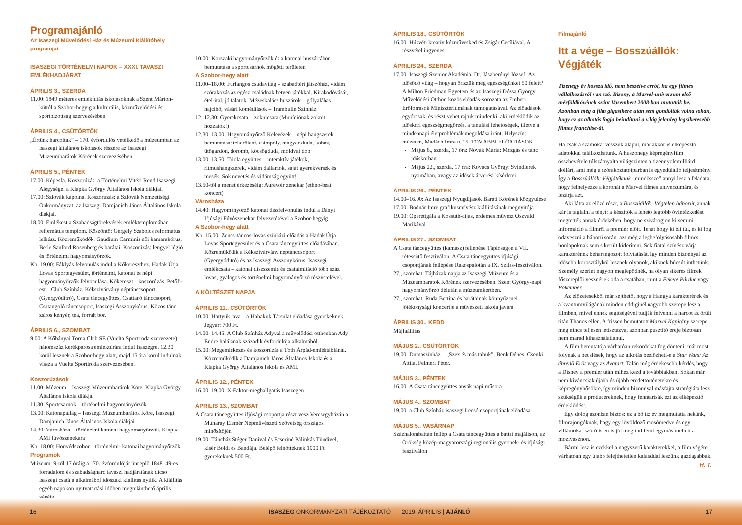Programajánló
Az Isaszegi Művelődési Ház és Múzeumi Kiállítóhely programjai
ISASZEGI TÖRTÉNELMI NAPOK – XXXI. TAVASZI EMLÉKHADJÁRAT
ÁPRILIS 3., SZERDA
11.00: 1849 méteres emlékfutás iskolásoknak a Szent Márton-kúttól a Szobor-hegyig a kulturális, közművelődési és sportbizottság szervezésében
ÁPRILIS 4., CSÜTÖRTÖK
„Értünk harcoltak” – 170. évfordulós vetélkedő a múzeumban az isaszegi általános iskolások részére az Isaszegi Múzeumbarátok Körének szervezésében.
ÁPRILIS 5., PÉNTEK
17.00: Képesfa. Koszorúzás: a Történelmi Vitézi Rend Isaszegi Alegysége, a Klapka György Általános Iskola diákjai.
17.00: Szlovák kápolna. Koszorúzás: a Szlovák Nemzetiségi Önkormányzat, az Isaszegi Damjanich János Általános Iskola diákjai.
18.00: Emlékest a Szabadságtörekvések emléktemplomában – református templom. Köszöntő: Gergely Szabolcs református lelkész. Közreműködők: Gaudium Carminis női kamarakórus, Berle Sanford Rosenberg és barátai. Koszorúzás: lengyel légió és történelmi hagyományőrzők.
Kb. 19.00: Fáklyás felvonulás indul a Kőkereszthez. Hadak Útja Lovas Sportegyesület, történelmi, katonai és népi hagyományőrzők felvonulása. Kőkereszt – koszorúzás. Petőfi-est – Club Színház. Kékszivárvány néptánccsoport (Gyergyóditró), Csata táncegyüttes, Csattanó tánccsoport, Csatangoló tánccsoport, Isaszegi Asszonykórus. Közös tánc – zsíros kenyér, tea, forralt bor.
ÁPRILIS 6., SZOMBAT
9.00: A Kőbányai Torna Club SE (Vuelta Sportiroda szervezete) háromszáz kerékpárosa emléktúrára indul Isaszegre. 12.30 körül lesznek a Szobor-hegy alatt, majd 15 óra körül indulnak vissza a Vuelta Sportiroda szervezésében.
Koszorúzások
11.00: Múzeum – Isaszegi Múzeumbarátok Köre, Klapka György Általános Iskola diákjai
11.30: Sportcsarnok – történelmi hagyományőrzők
13.00: Katonapallag – Isaszegi Múzeumbarátok Köre, Isaszegi Damjanich János Általános Iskola diákjai
14.30: Városháza – történelmi katonai hagyományőrzők, Klapka AMI fúvószenekara
Kb. 18.00: Honvédszobor – történelmi- katonai hagyományőrzők
Programok
Múzeum: 9-től 17 óráig a 170. évfordulóját ünneplő 1848–49-es forradalom és szabadságharc tavaszi hadjáratának dicső isaszegi csatája alkalmából időszaki kiállítás nyílik. A kiállítás egyéb napokon nyitvatartási időben megtekinthető április végéig.
10.00: Korszaki hagyományőrzők és a katonai huszártábor bemutatása a sportcsarnok mögötti területen
A Szobor-hegy alatt
11.00–18.00: Furfangos csudavilág – szabadtéri játszóház, vidám szórakozás az egész családnak hetven játékkal. Kirakodóvásár, étel-ital, jó falatok. Mézeskalács huszárok – gólyalábas hajcihő, vásári komédiások – Trambulin Színház.
12–12.30: Gyerekcsata – zoknicsata (Muníciónak zoknit hozzatok!)
12.30–13.00: Hagyományőrző Kelevézek – népi hangszerek bemutatása: tekerőlant, csimpoly, magyar duda, koboz, ütőgardon, doromb, köcsögduda, moldvai dob
13.00–13.50: Triola együttes – interaktív játékok, ritmushangszerek, vidám dallamok, saját gyerekversek és mesék. Sok nevetés és vidámság együtt!
13.50-től a menet érkezéséig: Aurevoir zenekar (ethno-beat koncert)
Városháza
14.40: Hagyományőrző katonai díszfelvonulás indul a Dányi Ifjúsági Fúvószenekar felvezetésével a Szobor-hegyig
A Szobor-hegy alatt
Kb. 15.00: Zenés-táncos-lovas színházi előadás a Hadak Útja Lovas Sportegyesület és a Csata táncegyüttes előadásában. Közreműködik a Kékszivárvány néptánccsoport (Gyergyóditró) és az Isaszegi Asszonykórus. Isaszegi emlékcsata – katonai díszszemle és csataimitáció több száz lovas, gyalogos és történelmi hagyományőrző részvételével.
A KÖLTÉSZET NAPJA
ÁPRILIS 11., CSÜTÖRTÖK
10.00: Hattyúk tava – a Habakuk Társulat előadása gyerekeknek. Jegyár: 700 Ft.
14.00–14.45: A Club Színház Adyval a művelődési otthonban Ady Endre halálának századik évfordulója alkalmából
15.00: Megemlékezés és koszorúzás a Tóth Árpád-emléktáblánál. Közreműködik a Damjanich János Általános Iskola és a Klapka György Általános Iskola és AMI.
ÁPRILIS 12., PÉNTEK
16.00–19.00: X-Faktor-meghallgatás Isaszegen
ÁPRILIS 13., SZOMBAT
A Csata táncegyüttes ifjúsági csoportja részt vesz Veresegyházán a Muharay Elemér Népművészeti Szövetség országos minősítőjén
19.00: Táncház Stéger Danival és Ecseriné Pálinkás Tündivel, kísér Boldi és Bandája. Belépő felnőtteknek 1000 Ft, gyerekeknek 500 Ft.
ÁPRILIS 18., CSÜTÖRTÖK
16.00: Húsvéti kreatív kézművesked és Zsigár Cecíliával. A részvétel ingyenes.
ÁPRILIS 24., SZERDA
17.00: Isaszegi Szenior Akadémia. Dr. Jászberényi József: Az idősödő világ – hogyan őrizzük meg egészségünket 50 felett? A Milton Friedman Egyetem és az Isaszegi Dózsa György Művelődési Otthon közös előadás-sorozata az Emberi Erőforrások Minisztériumának támogatásával. Az előadások egyórásak, és részt vehet rajtuk mindenki, aki érdeklődik az időskori egészségmegőrzés, a tanulási lehetőségek, illetve a mindennapi életproblémák megoldása iránt. Helyszín: múzeum, Madách Imre u. 15. TOVÁBBI ELŐADÁSOK
Május 8., szerda, 17 óra: Novák Mária: Mozgás és tánc időskorban
Május 22., szerda, 17 óra: Kovács György: Svindlerek nyomában, avagy az idősek átverési kísérletei
ÁPRILIS 26., PÉNTEK
14.00–16.00: Az Isaszegi Nyugdíjasok Baráti Körének közgyűlése
17.00: Bodnár Imre grafikusművész kiállításának megnyitója
19.00: Operettgála a Kossuth-díjas, érdemes művész Oszvald Marikával
ÁPRILIS 27., SZOMBAT
A Csata táncegyüttes (kamasz) fellépése Tápióságon a VII. rétessütő fesztiválon. A Csata táncegyüttes ifjúsági csoportjának fellépése Rákospalotán a IX. Szilas-fesztiválon.
27., szombat: Tájházak napja az Isaszegi Múzeum és a Múzeumbarátok Körének szervezésében. Szent György-napi hagyományőrző délután a múzeumkertben.
27., szombat: Ruda Bettina és barátainak könnyűzenei jótékonysági koncertje a művészeti iskola javára
ÁPRILIS 30., KEDD
Májfaállítás
MÁJUS 2., CSÜTÖRTÖK
19.00: Dumaszínház – „Szex és más tabuk”. Benk Dénes, Csenki Attila, Felméri Péter.
MÁJUS 3., PÉNTEK
16.00: A Csata táncegyüttes anyák napi műsora
MÁJUS 4., SZOMBAT
19.00: a Club Színház isaszegi Lecsó csoportjának előadása
MÁJUS 5., VASÁRNAP
Százhalombattán fellép a Csata táncegyüttes a battai majálison, az Örökség közép-magyarországi regionális gyermek- és ifjúsági fesztiválon
Filmajánló
Itt a vége – Bosszúállók: Végjáték
Tizenegy év hosszú idő, nem beszélve arról, ha egy filmes vállalkozásról van szó. Bizony, a Marvel-univerzum első mérföldkövének szánt Vasembert 2008-ban mutatták be. Azonban még a film gigasikere után sem gondolták volna sokan, hogy ez az alkotás fogja beindítani a világ jelenleg legsikeresebb filmes franchise-át.
Ha csak a számokat vesszük alapul, már akkor is elképesztő adatokkal találkozhatunk. A huszonegy képregényfilm összbevétele túlszárnyalta világszinten a tizennyolcmilliárd dollárt, ami még a szórakoztatóiparban is egyedülálló teljesítmény. Így a Bosszúállók: Végjátéknak „mindössze” annyi lesz a feladata, hogy felhelyezze a koronát a Marvel filmes univerzumára, és lezárja azt.
Aki látta az előző részt, a Bosszúállók: Végtelen háborút, annak kár is taglalni a tényt: a készítők a lehető legtöbb óvintézkedést megtették annak érdekében, hogy ne szivárogjon ki semmi információ a filmről a premier előtt. Tehát hogy ki éli túl, és ki fog odaveszni a háború során, azt még a legbefolyásosabb filmes honlapoknak sem sikerült kideríteni. Sok fiatal színész várja karakterének beharangozott folytatását, így minden bizonnyal az idősebb korosztályból lesznek olyanok, akiknek búcsút inthetünk. Személy szerint nagyon meglepődnék, ha olyan sikeres filmek főszereplői vesznének oda a csatában, mint a Fekete Párduc vagy Pókember.
Az előzetesekből már sejthető, hogy a Hangya karakterének és a kvantumvilágának minden eddiginél nagyobb szerepe lesz a filmben, mivel ennek segítségével tudják felvenni a harcot az őrült titán Thanos ellen. A frissen bemutatott Marvel Kapitány szerepe még nincs teljesen letisztázva, azonban pusztító ereje biztosan nem marad kihasználatlanul.
A film bemutatója várhatóan rekordokat fog dönteni, már most folynak a becslések, hogy az alkotás beelőzheti-e a Star Wars: Az ébredő Erőt vagy az Avatart. Talán még érdekesebb kérdés, hogy a Disney a premier után mihez kezd a továbbiakban. Sokan már nem kíváncsiak újabb és újabb eredettörténetekre és képregényhősökre, így minden bizonnyal másfajta stratégiára lesz szükségük a producereknek, hogy fenntartsák ezt az elképesztő érdeklődést.
Egy dolog azonban biztos: ez a bő tíz év megmutatta nekünk, filmrajongóknak, hogy egy lövöldöző mosómedve és egy villámokat szóró isten is jól meg tud férni egymás mellett a mozivásznon.
Bármi lesz is ezekkel a nagyszerű karakterekkel, a film végére várhatóan egy újabb felejthetetlen kalanddal leszünk gazdagabbak.
H. T.
16 ISASZEG ÖNKORMÁNYZATI TÁJÉKOZTATÓ 2019. ÁPRILIS | AJÁNLÓ 17